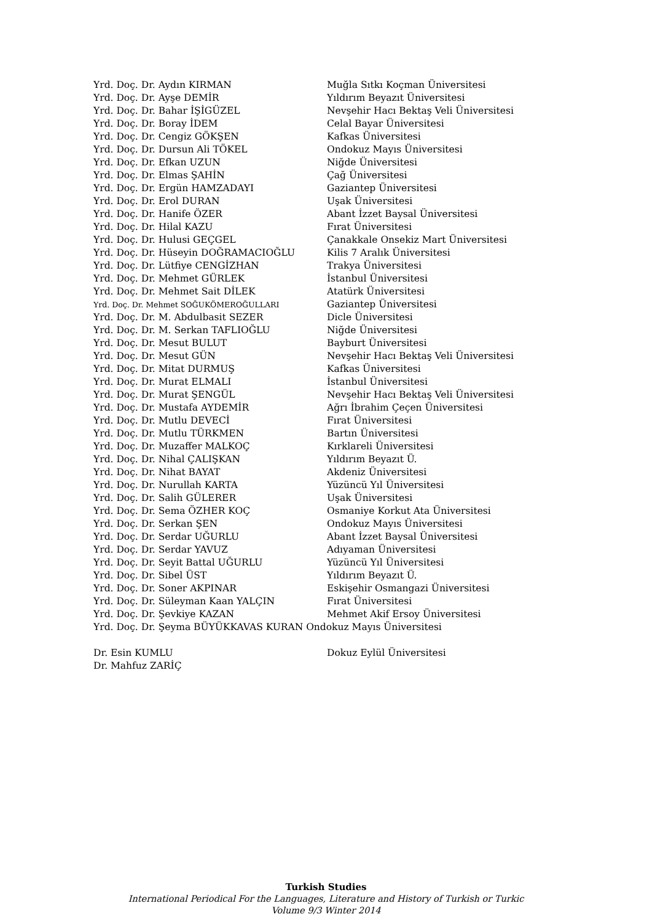Yrd. Doç. Dr. Aydın KIRMAN Muğla Sıtkı Koçman Üniversitesi
Yrd. Doç. Dr. Ayşe DEMİR Yıldırım Beyazıt Üniversitesi
Yrd. Doç. Dr. Bahar İŞİGÜZEL Nevşehir Hacı Bektaş Veli Üniversitesi
Yrd. Doç. Dr. Boray İDEM Celal Bayar Üniversitesi
Yrd. Doç. Dr. Cengiz GÖKŞEN Kafkas Üniversitesi
Yrd. Doç. Dr. Dursun Ali TÖKEL Ondokuz Mayıs Üniversitesi
Yrd. Doç. Dr. Efkan UZUN Niğde Üniversitesi
Yrd. Doç. Dr. Elmas ŞAHİN Çağ Üniversitesi
Yrd. Doç. Dr. Ergün HAMZADAYI Gaziantep Üniversitesi
Yrd. Doç. Dr. Erol DURAN Uşak Üniversitesi
Yrd. Doç. Dr. Hanife ÖZER Abant İzzet Baysal Üniversitesi
Yrd. Doç. Dr. Hilal KAZU Fırat Üniversitesi
Yrd. Doç. Dr. Hulusi GEÇGEL Çanakkale Onsekiz Mart Üniversitesi
Yrd. Doç. Dr. Hüseyin DOĞRAMACIOĞLU Kilis 7 Aralık Üniversitesi
Yrd. Doç. Dr. Lütfiye CENGİZHAN Trakya Üniversitesi
Yrd. Doç. Dr. Mehmet GÜRLEK İstanbul Üniversitesi
Yrd. Doç. Dr. Mehmet Sait DİLEK Atatürk Üniversitesi
Yrd. Doç. Dr. Mehmet SOĞUKÖMEROĞULLARI Gaziantep Üniversitesi
Yrd. Doç. Dr. M. Abdulbasit SEZER Dicle Üniversitesi
Yrd. Doç. Dr. M. Serkan TAFLIOĞLU Niğde Üniversitesi
Yrd. Doç. Dr. Mesut BULUT Bayburt Üniversitesi
Yrd. Doç. Dr. Mesut GÜN Nevşehir Hacı Bektaş Veli Üniversitesi
Yrd. Doç. Dr. Mitat DURMUŞ Kafkas Üniversitesi
Yrd. Doç. Dr. Murat ELMALI İstanbul Üniversitesi
Yrd. Doç. Dr. Murat ŞENGÜL Nevşehir Hacı Bektaş Veli Üniversitesi
Yrd. Doç. Dr. Mustafa AYDEMİR Ağrı İbrahim Çeçen Üniversitesi
Yrd. Doç. Dr. Mutlu DEVECİ Fırat Üniversitesi
Yrd. Doç. Dr. Mutlu TÜRKMEN Bartın Üniversitesi
Yrd. Doç. Dr. Muzaffer MALKOÇ Kırklareli Üniversitesi
Yrd. Doç. Dr. Nihal ÇALIŞKAN Yıldırım Beyazıt Ü.
Yrd. Doç. Dr. Nihat BAYAT Akdeniz Üniversitesi
Yrd. Doç. Dr. Nurullah KARTA Yüzüncü Yıl Üniversitesi
Yrd. Doç. Dr. Salih GÜLERER Uşak Üniversitesi
Yrd. Doç. Dr. Sema ÖZHER KOÇ Osmaniye Korkut Ata Üniversitesi
Yrd. Doç. Dr. Serkan ŞEN Ondokuz Mayıs Üniversitesi
Yrd. Doç. Dr. Serdar UĞURLU Abant İzzet Baysal Üniversitesi
Yrd. Doç. Dr. Serdar YAVUZ Adıyaman Üniversitesi
Yrd. Doç. Dr. Seyit Battal UĞURLU Yüzüncü Yıl Üniversitesi
Yrd. Doç. Dr. Sibel ÜST Yıldırım Beyazıt Ü.
Yrd. Doç. Dr. Soner AKPINAR Eskişehir Osmangazi Üniversitesi
Yrd. Doç. Dr. Süleyman Kaan YALÇIN Fırat Üniversitesi
Yrd. Doç. Dr. Şevkiye KAZAN Mehmet Akif Ersoy Üniversitesi
Yrd. Doç. Dr. Şeyma BÜYÜKKAVAS KURAN Ondokuz Mayıs Üniversitesi
Dr. Esin KUMLU Dokuz Eylül Üniversitesi
Dr. Mahfuz ZARİÇ
Turkish Studies
International Periodical For the Languages, Literature and History of Turkish or Turkic
Volume 9/3 Winter 2014